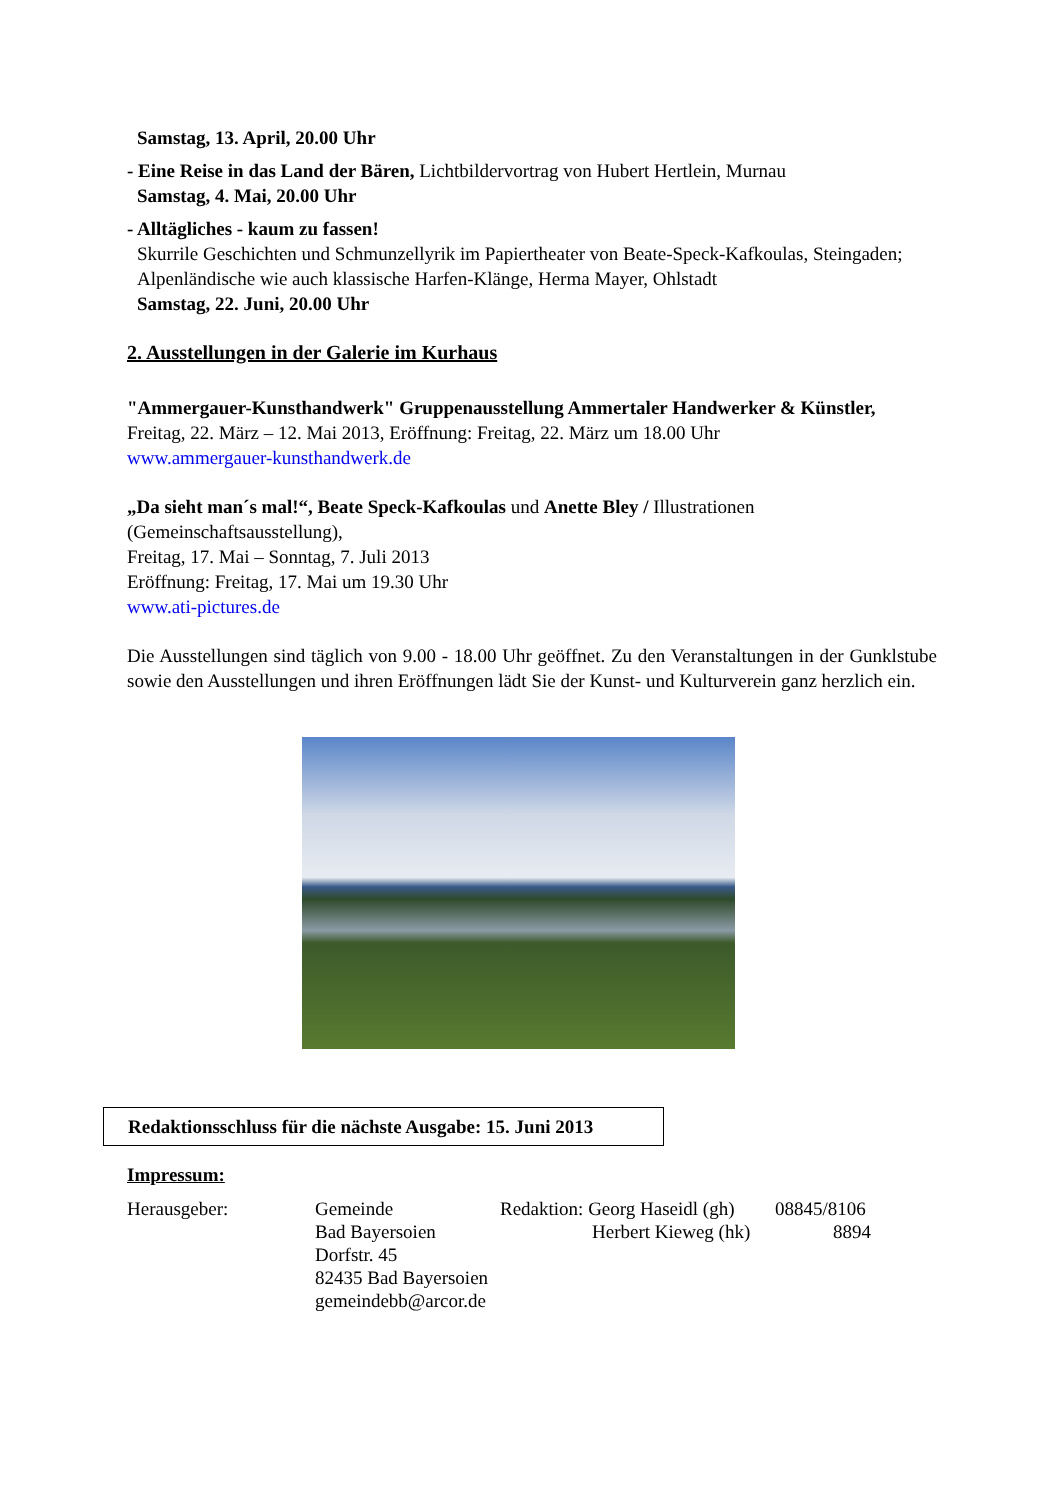Samstag, 13. April, 20.00 Uhr
- Eine Reise in das Land der Bären, Lichtbildervortrag von Hubert Hertlein, Murnau
Samstag, 4. Mai, 20.00 Uhr
- Alltägliches - kaum zu fassen!
Skurrile Geschichten und Schmunzellyrik im Papiertheater von Beate-Speck-Kafkoulas, Steingaden; Alpenländische wie auch klassische Harfen-Klänge, Herma Mayer, Ohlstadt
Samstag, 22. Juni, 20.00 Uhr
2. Ausstellungen in der Galerie im Kurhaus
"Ammergauer-Kunsthandwerk" Gruppenausstellung Ammertaler Handwerker & Künstler, Freitag, 22. März – 12. Mai 2013, Eröffnung: Freitag, 22. März um 18.00 Uhr
www.ammergauer-kunsthandwerk.de
„Da sieht man´s mal!“, Beate Speck-Kafkoulas und Anette Bley / Illustrationen (Gemeinschaftsausstellung),
Freitag, 17. Mai – Sonntag, 7. Juli 2013
Eröffnung: Freitag, 17. Mai um 19.30 Uhr
www.ati-pictures.de
Die Ausstellungen sind täglich von 9.00 - 18.00 Uhr geöffnet. Zu den Veranstaltungen in der Gunklstube sowie den Ausstellungen und ihren Eröffnungen lädt Sie der Kunst- und Kulturverein ganz herzlich ein.
Redaktionsschluss für die nächste Ausgabe: 15. Juni 2013
Impressum:
Herausgeber:
Gemeinde
Bad Bayersoien
Dorfstr. 45
82435 Bad Bayersoien
gemeindebb@arcor.de
Redaktion: Georg Haseidl (gh)
Herbert Kieweg (hk)
08845/8106
8894